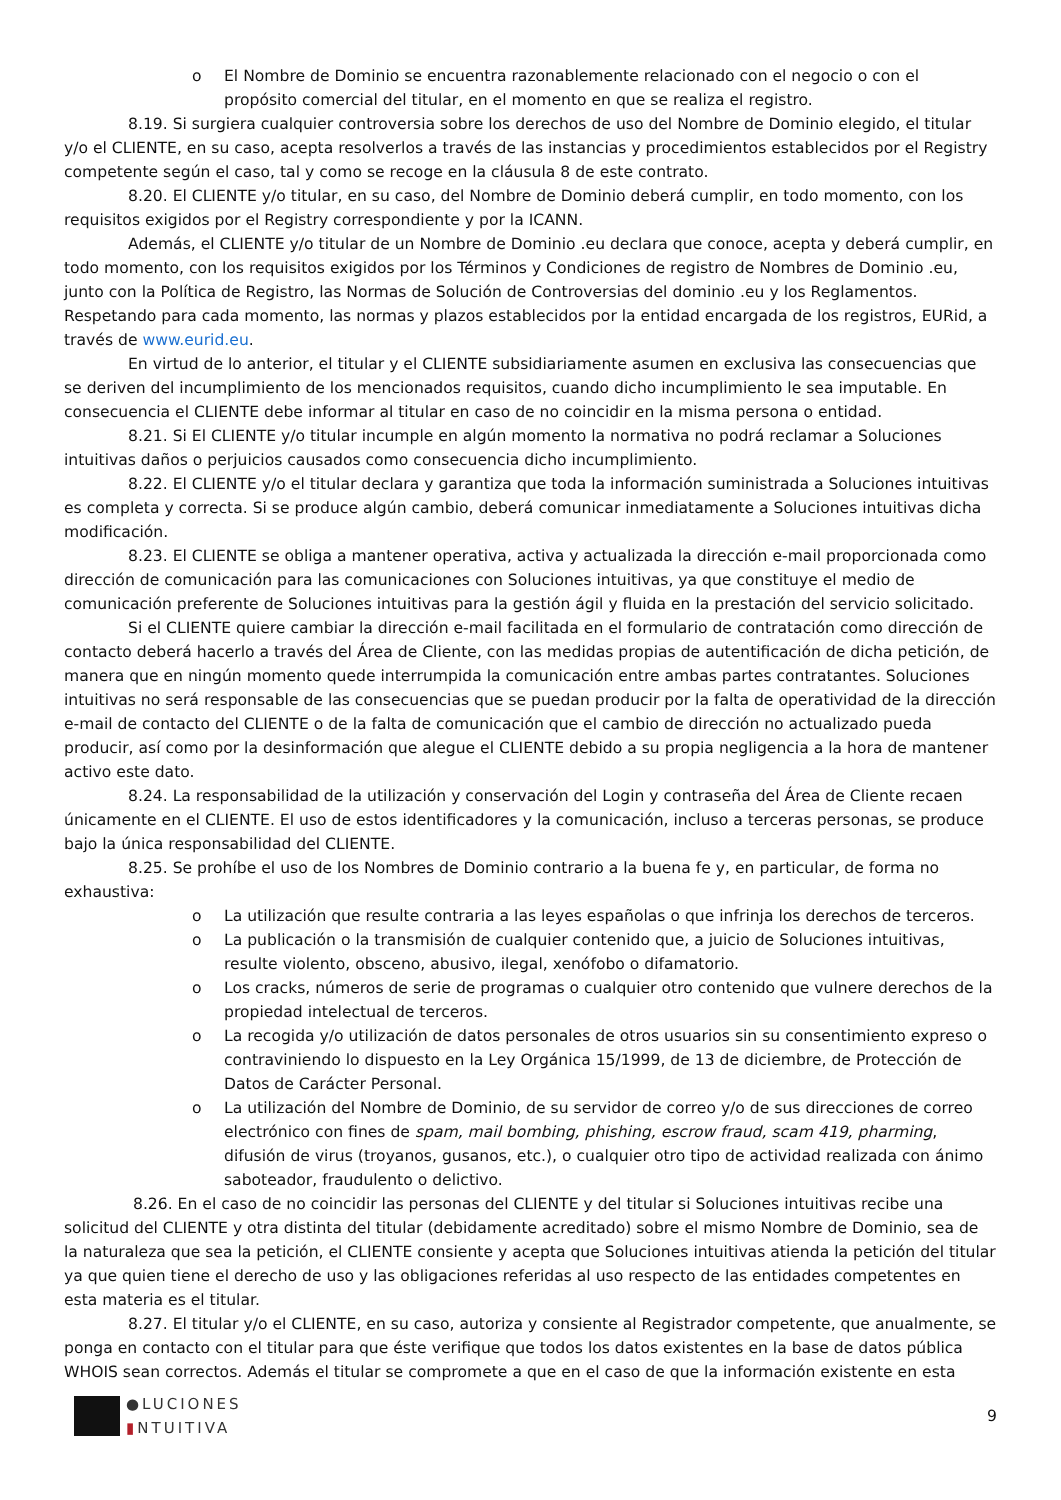o El Nombre de Dominio se encuentra razonablemente relacionado con el negocio o con el propósito comercial del titular, en el momento en que se realiza el registro.
8.19. Si surgiera cualquier controversia sobre los derechos de uso del Nombre de Dominio elegido, el titular y/o el CLIENTE, en su caso, acepta resolverlos a través de las instancias y procedimientos establecidos por el Registry competente según el caso, tal y como se recoge en la cláusula 8 de este contrato.
8.20. El CLIENTE y/o titular, en su caso, del Nombre de Dominio deberá cumplir, en todo momento, con los requisitos exigidos por el Registry correspondiente y por la ICANN.
Además, el CLIENTE y/o titular de un Nombre de Dominio .eu declara que conoce, acepta y deberá cumplir, en todo momento, con los requisitos exigidos por los Términos y Condiciones de registro de Nombres de Dominio .eu, junto con la Política de Registro, las Normas de Solución de Controversias del dominio .eu y los Reglamentos. Respetando para cada momento, las normas y plazos establecidos por la entidad encargada de los registros, EURid, a través de www.eurid.eu.
En virtud de lo anterior, el titular y el CLIENTE subsidiariamente asumen en exclusiva las consecuencias que se deriven del incumplimiento de los mencionados requisitos, cuando dicho incumplimiento le sea imputable. En consecuencia el CLIENTE debe informar al titular en caso de no coincidir en la misma persona o entidad.
8.21. Si El CLIENTE y/o titular incumple en algún momento la normativa no podrá reclamar a Soluciones intuitivas daños o perjuicios causados como consecuencia dicho incumplimiento.
8.22. El CLIENTE y/o el titular declara y garantiza que toda la información suministrada a Soluciones intuitivas es completa y correcta. Si se produce algún cambio, deberá comunicar inmediatamente a Soluciones intuitivas dicha modificación.
8.23. El CLIENTE se obliga a mantener operativa, activa y actualizada la dirección e-mail proporcionada como dirección de comunicación para las comunicaciones con Soluciones intuitivas, ya que constituye el medio de comunicación preferente de Soluciones intuitivas para la gestión ágil y fluida en la prestación del servicio solicitado.
Si el CLIENTE quiere cambiar la dirección e-mail facilitada en el formulario de contratación como dirección de contacto deberá hacerlo a través del Área de Cliente, con las medidas propias de autentificación de dicha petición, de manera que en ningún momento quede interrumpida la comunicación entre ambas partes contratantes. Soluciones intuitivas no será responsable de las consecuencias que se puedan producir por la falta de operatividad de la dirección e-mail de contacto del CLIENTE o de la falta de comunicación que el cambio de dirección no actualizado pueda producir, así como por la desinformación que alegue el CLIENTE debido a su propia negligencia a la hora de mantener activo este dato.
8.24. La responsabilidad de la utilización y conservación del Login y contraseña del Área de Cliente recaen únicamente en el CLIENTE. El uso de estos identificadores y la comunicación, incluso a terceras personas, se produce bajo la única responsabilidad del CLIENTE.
8.25. Se prohíbe el uso de los Nombres de Dominio contrario a la buena fe y, en particular, de forma no exhaustiva:
o La utilización que resulte contraria a las leyes españolas o que infrinja los derechos de terceros.
o La publicación o la transmisión de cualquier contenido que, a juicio de Soluciones intuitivas, resulte violento, obsceno, abusivo, ilegal, xenófobo o difamatorio.
o Los cracks, números de serie de programas o cualquier otro contenido que vulnere derechos de la propiedad intelectual de terceros.
o La recogida y/o utilización de datos personales de otros usuarios sin su consentimiento expreso o contraviniendo lo dispuesto en la Ley Orgánica 15/1999, de 13 de diciembre, de Protección de Datos de Carácter Personal.
o La utilización del Nombre de Dominio, de su servidor de correo y/o de sus direcciones de correo electrónico con fines de spam, mail bombing, phishing, escrow fraud, scam 419, pharming, difusión de virus (troyanos, gusanos, etc.), o cualquier otro tipo de actividad realizada con ánimo saboteador, fraudulento o delictivo.
8.26. En el caso de no coincidir las personas del CLIENTE y del titular si Soluciones intuitivas recibe una solicitud del CLIENTE y otra distinta del titular (debidamente acreditado) sobre el mismo Nombre de Dominio, sea de la naturaleza que sea la petición, el CLIENTE consiente y acepta que Soluciones intuitivas atienda la petición del titular ya que quien tiene el derecho de uso y las obligaciones referidas al uso respecto de las entidades competentes en esta materia es el titular.
8.27. El titular y/o el CLIENTE, en su caso, autoriza y consiente al Registrador competente, que anualmente, se ponga en contacto con el titular para que éste verifique que todos los datos existentes en la base de datos pública WHOIS sean correctos. Además el titular se compromete a que en el caso de que la información existente en esta
●LUCIONES
▮NTUITIVA
9